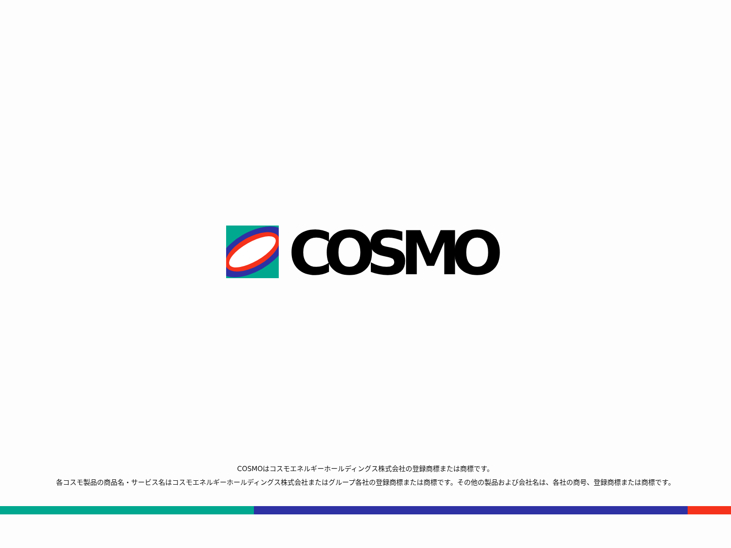COSMO
COSMOはコスモエネルギーホールディングス株式会社の登録商標または商標です。
各コスモ製品の商品名・サービス名はコスモエネルギーホールディングス株式会社またはグループ各社の登録商標または商標です。その他の製品および会社名は、各社の商号、登録商標または商標です。